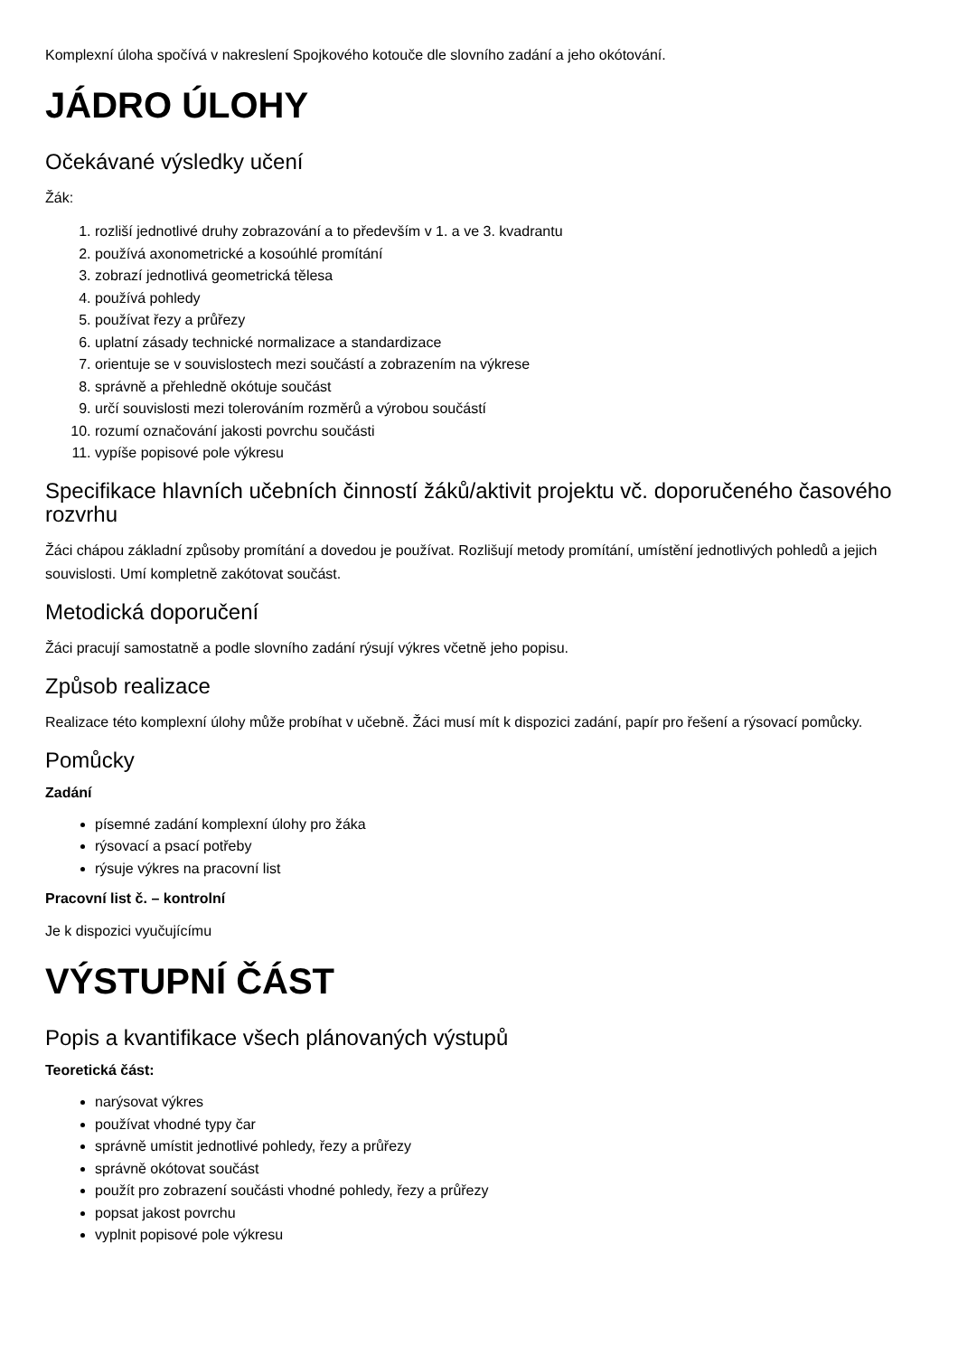Komplexní úloha spočívá v nakreslení Spojkového kotouče dle slovního zadání a jeho okótování.
JÁDRO ÚLOHY
Očekávané výsledky učení
Žák:
1. rozliší jednotlivé druhy zobrazování a to především v 1. a ve 3. kvadrantu
2. používá axonometrické a kosoúhlé promítání
3. zobrazí jednotlivá geometrická tělesa
4. používá pohledy
5. používat řezy a průřezy
6. uplatní zásady technické normalizace a standardizace
7. orientuje se v souvislostech mezi součástí a zobrazením na výkrese
8. správně a přehledně okótuje součást
9. určí souvislosti mezi tolerováním rozměrů a výrobou součástí
10. rozumí označování jakosti povrchu součásti
11. vypíše popisové pole výkresu
Specifikace hlavních učebních činností žáků/aktivit projektu vč. doporučeného časového rozvrhu
Žáci chápou základní způsoby promítání a dovedou je používat. Rozlišují metody promítání, umístění jednotlivých pohledů a jejich souvislosti. Umí kompletně zakótovat součást.
Metodická doporučení
Žáci pracují samostatně a podle slovního zadání rýsují výkres včetně jeho popisu.
Způsob realizace
Realizace této komplexní úlohy může probíhat v učebně. Žáci musí mít k dispozici zadání, papír pro řešení a rýsovací pomůcky.
Pomůcky
Zadání
písemné zadání komplexní úlohy pro žáka
rýsovací a psací potřeby
rýsuje výkres na pracovní list
Pracovní list č. – kontrolní
Je k dispozici vyučujícímu
VÝSTUPNÍ ČÁST
Popis a kvantifikace všech plánovaných výstupů
Teoretická část:
narýsovat výkres
používat vhodné typy čar
správně umístit jednotlivé pohledy, řezy a průřezy
správně okótovat součást
použít pro zobrazení součásti vhodné pohledy, řezy a průřezy
popsat jakost povrchu
vyplnit popisové pole výkresu